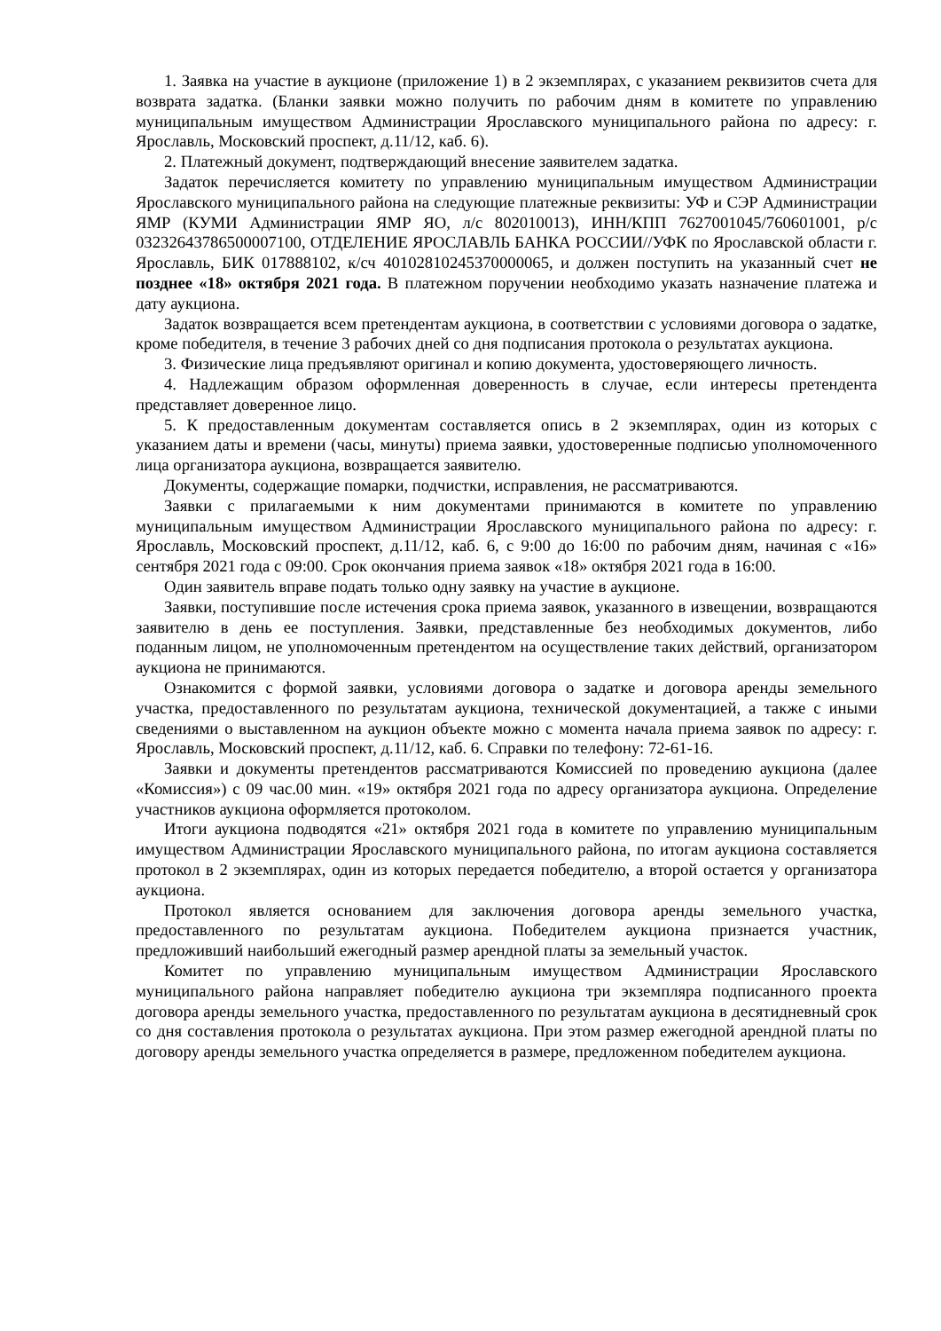1. Заявка на участие в аукционе (приложение 1) в 2 экземплярах, с указанием реквизитов счета для возврата задатка. (Бланки заявки можно получить по рабочим дням в комитете по управлению муниципальным имуществом Администрации Ярославского муниципального района по адресу: г. Ярославль, Московский проспект, д.11/12, каб. 6).
2. Платежный документ, подтверждающий внесение заявителем задатка.
Задаток перечисляется комитету по управлению муниципальным имуществом Администрации Ярославского муниципального района на следующие платежные реквизиты: УФ и СЭР Администрации ЯМР (КУМИ Администрации ЯМР ЯО, л/с 802010013), ИНН/КПП 7627001045/760601001, р/с 03232643786500007100, ОТДЕЛЕНИЕ ЯРОСЛАВЛЬ БАНКА РОССИИ//УФК по Ярославской области г. Ярославль, БИК 017888102, к/сч 40102810245370000065, и должен поступить на указанный счет не позднее «18» октября 2021 года. В платежном поручении необходимо указать назначение платежа и дату аукциона.
Задаток возвращается всем претендентам аукциона, в соответствии с условиями договора о задатке, кроме победителя, в течение 3 рабочих дней со дня подписания протокола о результатах аукциона.
3. Физические лица предъявляют оригинал и копию документа, удостоверяющего личность.
4. Надлежащим образом оформленная доверенность в случае, если интересы претендента представляет доверенное лицо.
5. К предоставленным документам составляется опись в 2 экземплярах, один из которых с указанием даты и времени (часы, минуты) приема заявки, удостоверенные подписью уполномоченного лица организатора аукциона, возвращается заявителю.
Документы, содержащие помарки, подчистки, исправления, не рассматриваются.
Заявки с прилагаемыми к ним документами принимаются в комитете по управлению муниципальным имуществом Администрации Ярославского муниципального района по адресу: г. Ярославль, Московский проспект, д.11/12, каб. 6, с 9:00 до 16:00 по рабочим дням, начиная с «16» сентября 2021 года с 09:00. Срок окончания приема заявок «18» октября 2021 года в 16:00.
Один заявитель вправе подать только одну заявку на участие в аукционе.
Заявки, поступившие после истечения срока приема заявок, указанного в извещении, возвращаются заявителю в день ее поступления. Заявки, представленные без необходимых документов, либо поданным лицом, не уполномоченным претендентом на осуществление таких действий, организатором аукциона не принимаются.
Ознакомится с формой заявки, условиями договора о задатке и договора аренды земельного участка, предоставленного по результатам аукциона, технической документацией, а также с иными сведениями о выставленном на аукцион объекте можно с момента начала приема заявок по адресу: г. Ярославль, Московский проспект, д.11/12, каб. 6. Справки по телефону: 72-61-16.
Заявки и документы претендентов рассматриваются Комиссией по проведению аукциона (далее «Комиссия») с 09 час.00 мин. «19» октября 2021 года по адресу организатора аукциона. Определение участников аукциона оформляется протоколом.
Итоги аукциона подводятся «21» октября 2021 года в комитете по управлению муниципальным имуществом Администрации Ярославского муниципального района, по итогам аукциона составляется протокол в 2 экземплярах, один из которых передается победителю, а второй остается у организатора аукциона.
Протокол является основанием для заключения договора аренды земельного участка, предоставленного по результатам аукциона. Победителем аукциона признается участник, предложивший наибольший ежегодный размер арендной платы за земельный участок.
Комитет по управлению муниципальным имуществом Администрации Ярославского муниципального района направляет победителю аукциона три экземпляра подписанного проекта договора аренды земельного участка, предоставленного по результатам аукциона в десятидневный срок со дня составления протокола о результатах аукциона. При этом размер ежегодной арендной платы по договору аренды земельного участка определяется в размере, предложенном победителем аукциона.